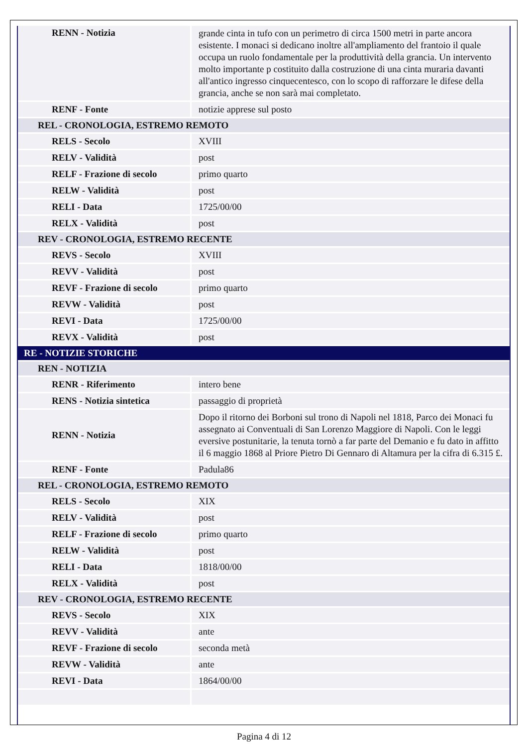| RENN - Notizia | grande cinta in tufo con un perimetro di circa 1500 metri in parte ancora esistente. I monaci si dedicano inoltre all'ampliamento del frantoio il quale occupa un ruolo fondamentale per la produttività della grancia. Un intervento molto importante p costituito dalla costruzione di una cinta muraria davanti all'antico ingresso cinquecentesco, con lo scopo di rafforzare le difese della grancia, anche se non sarà mai completato. |
| RENF - Fonte | notizie apprese sul posto |
| REL - CRONOLOGIA, ESTREMO REMOTO | |
| RELS - Secolo | XVIII |
| RELV - Validità | post |
| RELF - Frazione di secolo | primo quarto |
| RELW - Validità | post |
| RELI - Data | 1725/00/00 |
| RELX - Validità | post |
| REV - CRONOLOGIA, ESTREMO RECENTE | |
| REVS - Secolo | XVIII |
| REVV - Validità | post |
| REVF - Frazione di secolo | primo quarto |
| REVW - Validità | post |
| REVI - Data | 1725/00/00 |
| REVX - Validità | post |
| RE - NOTIZIE STORICHE | |
| REN - NOTIZIA | |
| RENR - Riferimento | intero bene |
| RENS - Notizia sintetica | passaggio di proprietà |
| RENN - Notizia | Dopo il ritorno dei Borboni sul trono di Napoli nel 1818, Parco dei Monaci fu assegnato ai Conventuali di San Lorenzo Maggiore di Napoli. Con le leggi eversive postunitarie, la tenuta tornò a far parte del Demanio e fu dato in affitto il 6 maggio 1868 al Priore Pietro Di Gennaro di Altamura per la cifra di 6.315 £. |
| RENF - Fonte | Padula86 |
| REL - CRONOLOGIA, ESTREMO REMOTO | |
| RELS - Secolo | XIX |
| RELV - Validità | post |
| RELF - Frazione di secolo | primo quarto |
| RELW - Validità | post |
| RELI - Data | 1818/00/00 |
| RELX - Validità | post |
| REV - CRONOLOGIA, ESTREMO RECENTE | |
| REVS - Secolo | XIX |
| REVV - Validità | ante |
| REVF - Frazione di secolo | seconda metà |
| REVW - Validità | ante |
| REVI - Data | 1864/00/00 |
Pagina 4 di 12